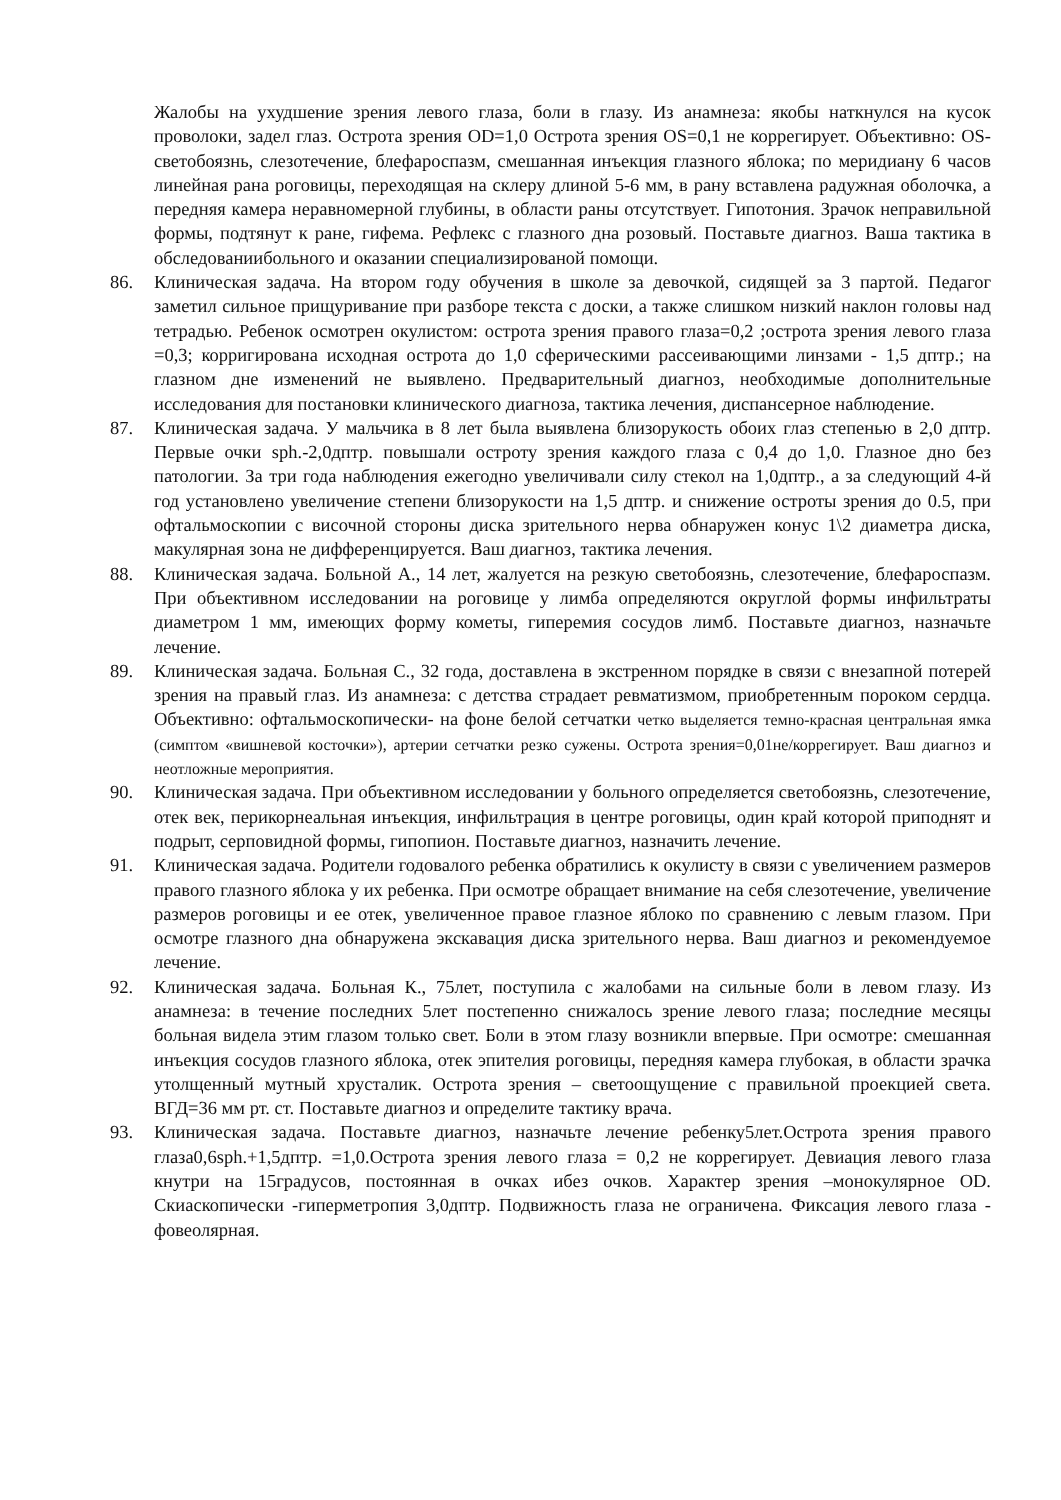Жалобы на ухудшение зрения левого глаза, боли в глазу. Из анамнеза: якобы наткнулся на кусок проволоки, задел глаз. Острота зрения OD=1,0 Острота зрения OS=0,1 не коррегирует. Объективно: OS-светобоязнь, слезотечение, блефароспазм, смешанная инъекция глазного яблока; по меридиану 6 часов линейная рана роговицы, переходящая на склеру длиной 5-6 мм, в рану вставлена радужная оболочка, а передняя камера неравномерной глубины, в области раны отсутствует. Гипотония. Зрачок неправильной формы, подтянут к ране, гифема. Рефлекс с глазного дна розовый. Поставьте диагноз. Ваша тактика в обследованиибольного и оказании специализированой помощи.
86. Клиническая задача. На втором году обучения в школе за девочкой, сидящей за 3 партой. Педагог заметил сильное прищуривание при разборе текста с доски, а также слишком низкий наклон головы над тетрадью. Ребенок осмотрен окулистом: острота зрения правого глаза=0,2 ;острота зрения левого глаза =0,3; корригирована исходная острота до 1,0 сферическими рассеивающими линзами - 1,5 дптр.; на глазном дне изменений не выявлено. Предварительный диагноз, необходимые дополнительные исследования для постановки клинического диагноза, тактика лечения, диспансерное наблюдение.
87. Клиническая задача. У мальчика в 8 лет была выявлена близорукость обоих глаз степенью в 2,0 дптр. Первые очки sph.-2,0дптр. повышали остроту зрения каждого глаза с 0,4 до 1,0. Глазное дно без патологии. За три года наблюдения ежегодно увеличивали силу стекол на 1,0дптр., а за следующий 4-й год установлено увеличение степени близорукости на 1,5 дптр. и снижение остроты зрения до 0.5, при офтальмоскопии с височной стороны диска зрительного нерва обнаружен конус 1\2 диаметра диска, макулярная зона не дифференцируется. Ваш диагноз, тактика лечения.
88. Клиническая задача. Больной А., 14 лет, жалуется на резкую светобоязнь, слезотечение, блефароспазм. При объективном исследовании на роговице у лимба определяются округлой формы инфильтраты диаметром 1 мм, имеющих форму кометы, гиперемия сосудов лимб. Поставьте диагноз, назначьте лечение.
89. Клиническая задача. Больная С., 32 года, доставлена в экстренном порядке в связи с внезапной потерей зрения на правый глаз. Из анамнеза: с детства страдает ревматизмом, приобретенным пороком сердца. Объективно: офтальмоскопически- на фоне белой сетчатки четко выделяется темно-красная центральная ямка (симптом «вишневой косточки»), артерии сетчатки резко сужены. Острота зрения=0,01не/коррегирует. Ваш диагноз и неотложные мероприятия.
90. Клиническая задача. При объективном исследовании у больного определяется светобоязнь, слезотечение, отек век, перикорнеальная инъекция, инфильтрация в центре роговицы, один край которой приподнят и подрыт, серповидной формы, гипопион. Поставьте диагноз, назначить лечение.
91. Клиническая задача. Родители годовалого ребенка обратились к окулисту в связи с увеличением размеров правого глазного яблока у их ребенка. При осмотре обращает внимание на себя слезотечение, увеличение размеров роговицы и ее отек, увеличенное правое глазное яблоко по сравнению с левым глазом. При осмотре глазного дна обнаружена экскавация диска зрительного нерва. Ваш диагноз и рекомендуемое лечение.
92. Клиническая задача. Больная К., 75лет, поступила с жалобами на сильные боли в левом глазу. Из анамнеза: в течение последних 5лет постепенно снижалось зрение левого глаза; последние месяцы больная видела этим глазом только свет. Боли в этом глазу возникли впервые. При осмотре: смешанная инъекция сосудов глазного яблока, отек эпителия роговицы, передняя камера глубокая, в области зрачка утолщенный мутный хрусталик. Острота зрения – светоощущение с правильной проекцией света. ВГД=36 мм рт. ст. Поставьте диагноз и определите тактику врача.
93. Клиническая задача. Поставьте диагноз, назначьте лечение ребенку5лет.Острота зрения правого глаза0,6sph.+1,5дптр. =1,0.Острота зрения левого глаза = 0,2 не коррегирует. Девиация левого глаза кнутри на 15градусов, постоянная в очках ибез очков. Характер зрения –монокулярное OD. Скиаскопически -гиперметропия 3,0дптр. Подвижность глаза не ограничена. Фиксация левого глаза - фовеолярная.